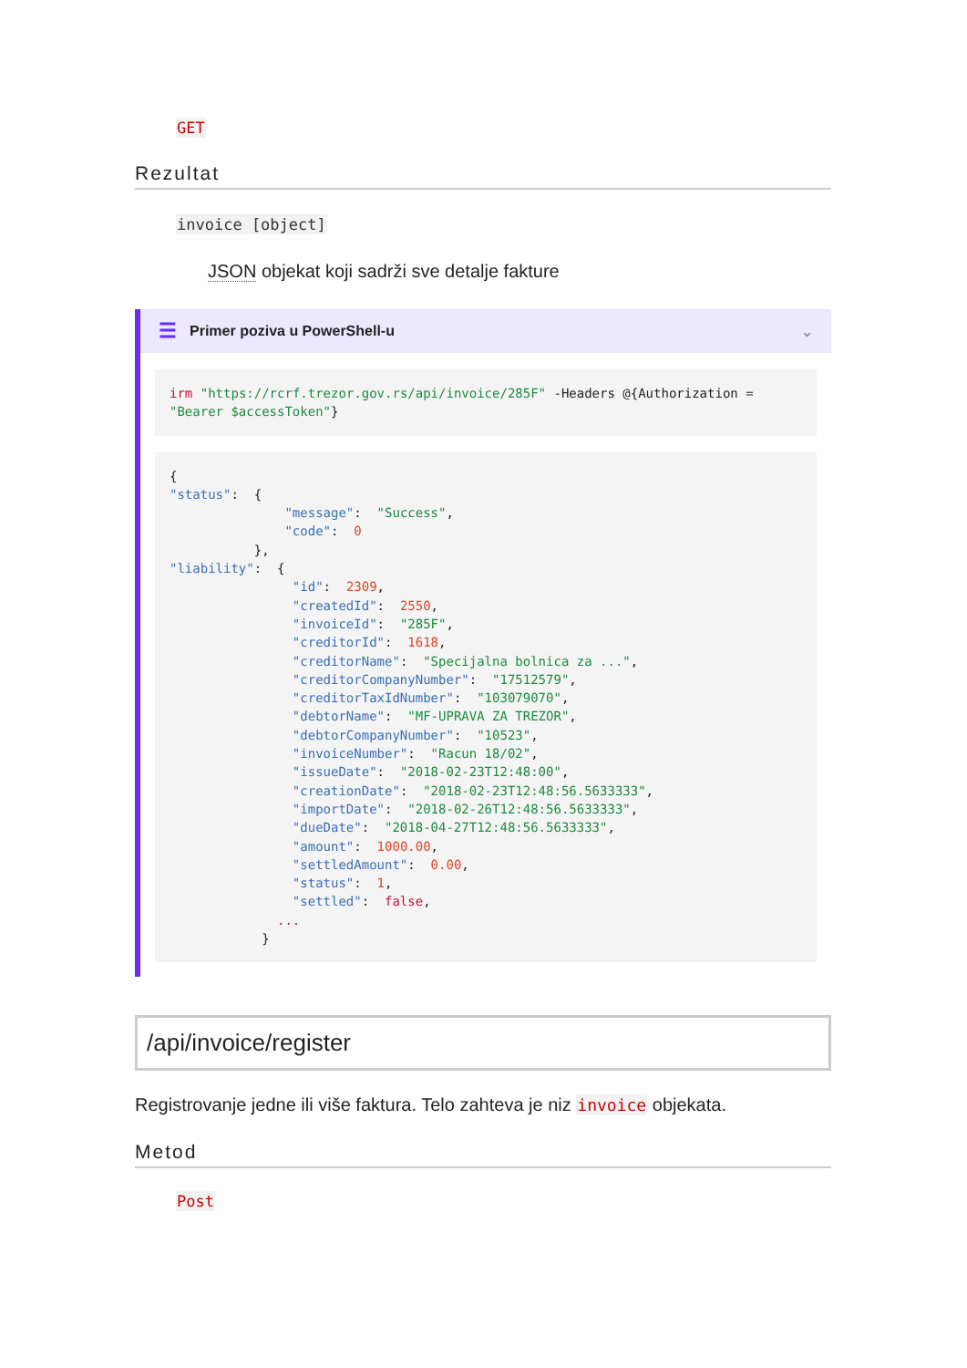GET
Rezultat
invoice [object]
JSON objekat koji sadrži sve detalje fakture
☰ Primer poziva u PowerShell-u ⌄
irm "https://rcrf.trezor.gov.rs/api/invoice/285F" -Headers @{Authorization = "Bearer $accessToken"}
{
"status":  {
               "message":  "Success",
               "code":  0
           },
"liability":  {
                "id":  2309,
                "createdId":  2550,
                "invoiceId":  "285F",
                "creditorId":  1618,
                "creditorName":  "Specijalna bolnica za ...",
                "creditorCompanyNumber":  "17512579",
                "creditorTaxIdNumber":  "103079070",
                "debtorName":  "MF-UPRAVA ZA TREZOR",
                "debtorCompanyNumber":  "10523",
                "invoiceNumber":  "Racun 18/02",
                "issueDate":  "2018-02-23T12:48:00",
                "creationDate":  "2018-02-23T12:48:56.5633333",
                "importDate":  "2018-02-26T12:48:56.5633333",
                "dueDate":  "2018-04-27T12:48:56.5633333",
                "amount":  1000.00,
                "settledAmount":  0.00,
                "status":  1,
                "settled":  false,
              ...
            }
/api/invoice/register
Registrovanje jedne ili više faktura. Telo zahteva je niz invoice objekata.
Metod
Post